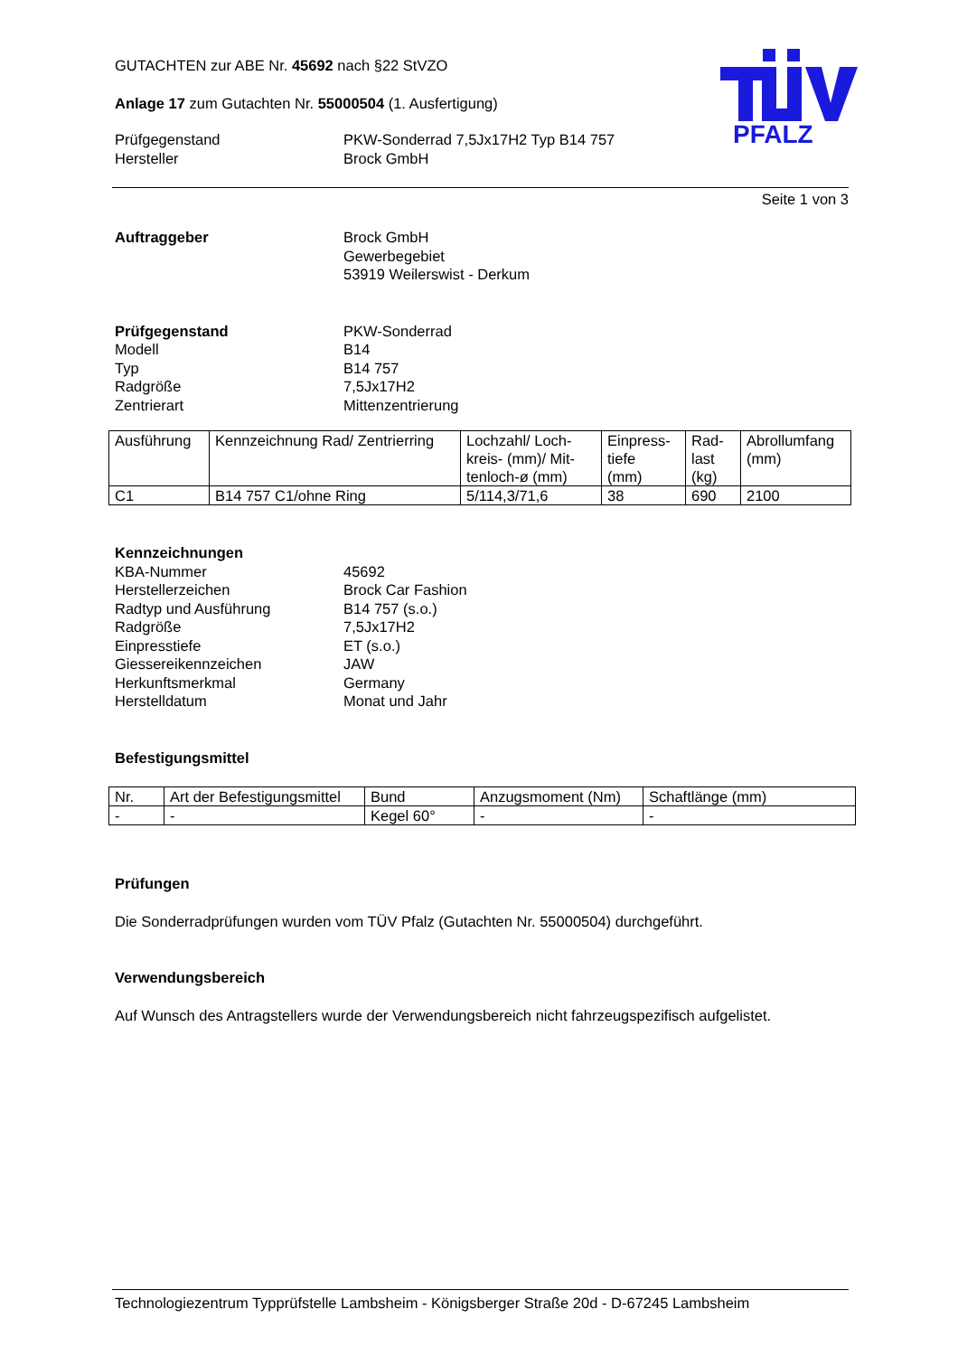PFALZ
GUTACHTEN zur ABE Nr. 45692 nach §22 StVZO
Anlage 17 zum Gutachten Nr. 55000504 (1. Ausfertigung)
Prüfgegenstand PKW-Sonderrad 7,5Jx17H2 Typ B14 757 Hersteller Brock GmbH
Seite 1 von 3
Auftraggeber Brock GmbH
Gewerbegebiet
53919 Weilerswist - Derkum
Prüfgegenstand PKW-Sonderrad Modell B14 Typ B14 757 Radgröße 7,5Jx17H2 Zentrierart Mittenzentrierung
| Ausführung | Kennzeichnung Rad/ Zentrierring | Lochzahl/ Loch- kreis- (mm)/ Mit- tenloch-ø (mm) | Einpress- tiefe (mm) | Rad- last (kg) | Abrollumfang (mm) |
| --- | --- | --- | --- | --- | --- |
| C1 | B14 757 C1/ohne Ring | 5/114,3/71,6 | 38 | 690 | 2100 |
Kennzeichnungen KBA-Nummer 45692 Herstellerzeichen Brock Car Fashion Radtyp und Ausführung B14 757 (s.o.) Radgröße 7,5Jx17H2 Einpresstiefe ET (s.o.) Giessereikennzeichen JAW Herkunftsmerkmal Germany Herstelldatum Monat und Jahr
Befestigungsmittel
| Nr. | Art der Befestigungsmittel | Bund | Anzugsmoment (Nm) | Schaftlänge (mm) |
| --- | --- | --- | --- | --- |
| - | - | Kegel 60° | - | - |
Prüfungen
Die Sonderradprüfungen wurden vom TÜV Pfalz (Gutachten Nr. 55000504) durchgeführt.
Verwendungsbereich
Auf Wunsch des Antragstellers wurde der Verwendungsbereich nicht fahrzeugspezifisch aufgelistet.
Technologiezentrum Typprüfstelle Lambsheim - Königsberger Straße 20d - D-67245 Lambsheim